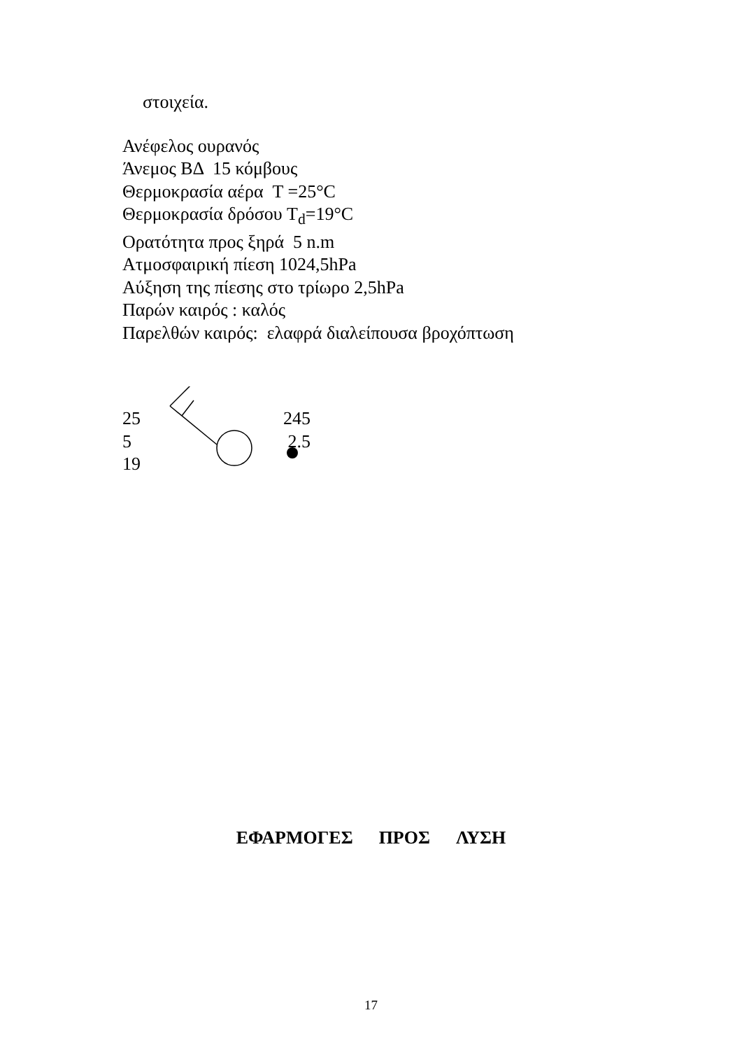στοιχεία.
Ανέφελος ουρανός
Άνεμος ΒΔ 15 κόμβους
Θερμοκρασία αέρα T =25°C
Θερμοκρασία δρόσου T<sub>d</sub>=19°C
Ορατότητα προς ξηρά 5 n.m
Ατμοσφαιρική πίεση 1024,5hPa
Αύξηση της πίεσης στο τρίωρο 2,5hPa
Παρών καιρός : καλός
Παρελθών καιρός: ελαφρά διαλείπουσα βροχόπτωση
25
5
19
245
2.5
ΕΦΑΡΜΟΓΕΣ ΠΡΟΣ ΛΥΣΗ
17